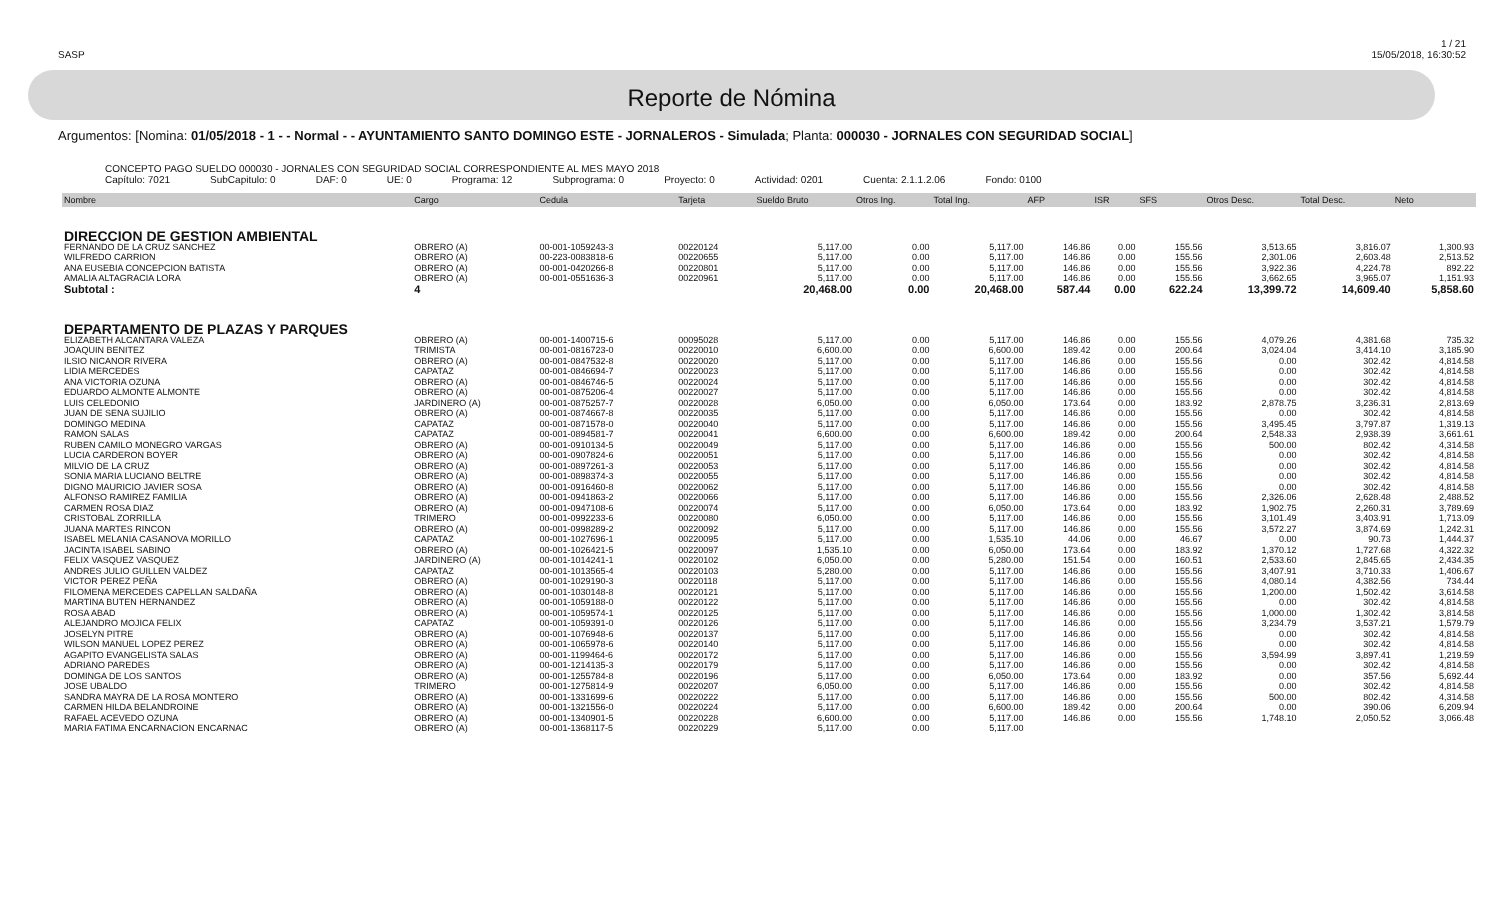SASP 1 / 21
15/05/2018, 16:30:52
Reporte de Nómina
Argumentos: [Nomina: 01/05/2018 - 1 - - Normal - - AYUNTAMIENTO SANTO DOMINGO ESTE - JORNALEROS - Simulada; Planta: 000030 - JORNALES CON SEGURIDAD SOCIAL]
CONCEPTO PAGO SUELDO 000030 - JORNALES CON SEGURIDAD SOCIAL CORRESPONDIENTE AL MES MAYO 2018
Capítulo: 7021 SubCapitulo: 0 DAF: 0 UE: 0 Programa: 12 Subprograma: 0 Proyecto: 0 Actividad: 0201 Cuenta: 2.1.1.2.06 Fondo: 0100
| Nombre | Cargo | Cedula | Tarjeta | Sueldo Bruto | Otros Ing. | Total Ing. | AFP | ISR | SFS | Otros Desc. | Total Desc. | Neto |
| --- | --- | --- | --- | --- | --- | --- | --- | --- | --- | --- | --- | --- |
| DIRECCION DE GESTION AMBIENTAL | | | | | | | | | | | | |
| FERNANDO DE LA CRUZ SANCHEZ | OBRERO (A) | 00-001-1059243-3 | 00220124 | 5,117.00 | 0.00 | 5,117.00 | 146.86 | 0.00 | 155.56 | 3,513.65 | 3,816.07 | 1,300.93 |
| WILFREDO CARRION | OBRERO (A) | 00-223-0083818-6 | 00220655 | 5,117.00 | 0.00 | 5,117.00 | 146.86 | 0.00 | 155.56 | 2,301.06 | 2,603.48 | 2,513.52 |
| ANA EUSEBIA CONCEPCION BATISTA | OBRERO (A) | 00-001-0420266-8 | 00220801 | 5,117.00 | 0.00 | 5,117.00 | 146.86 | 0.00 | 155.56 | 3,922.36 | 4,224.78 | 892.22 |
| AMALIA ALTAGRACIA LORA | OBRERO (A) | 00-001-0551636-3 | 00220961 | 5,117.00 | 0.00 | 5,117.00 | 146.86 | 0.00 | 155.56 | 3,662.65 | 3,965.07 | 1,151.93 |
| Subtotal : | 4 | | | 20,468.00 | 0.00 | 20,468.00 | 587.44 | 0.00 | 622.24 | 13,399.72 | 14,609.40 | 5,858.60 |
| DEPARTAMENTO DE PLAZAS Y PARQUES | | | | | | | | | | | | |
| ELIZABETH ALCANTARA VALEZA | OBRERO (A) | 00-001-1400715-6 | 00095028 | 5,117.00 | 0.00 | 5,117.00 | 146.86 | 0.00 | 155.56 | 4,079.26 | 4,381.68 | 735.32 |
| JOAQUIN BENITEZ | TRIMISTA | 00-001-0816723-0 | 00220010 | 6,600.00 | 0.00 | 6,600.00 | 189.42 | 0.00 | 200.64 | 3,024.04 | 3,414.10 | 3,185.90 |
| ILSIO NICANOR RIVERA | OBRERO (A) | 00-001-0847532-8 | 00220020 | 5,117.00 | 0.00 | 5,117.00 | 146.86 | 0.00 | 155.56 | 0.00 | 302.42 | 4,814.58 |
| LIDIA MERCEDES | CAPATAZ | 00-001-0846694-7 | 00220023 | 5,117.00 | 0.00 | 5,117.00 | 146.86 | 0.00 | 155.56 | 0.00 | 302.42 | 4,814.58 |
| ANA VICTORIA OZUNA | OBRERO (A) | 00-001-0846746-5 | 00220024 | 5,117.00 | 0.00 | 5,117.00 | 146.86 | 0.00 | 155.56 | 0.00 | 302.42 | 4,814.58 |
| EDUARDO ALMONTE ALMONTE | OBRERO (A) | 00-001-0875206-4 | 00220027 | 5,117.00 | 0.00 | 5,117.00 | 146.86 | 0.00 | 155.56 | 0.00 | 302.42 | 4,814.58 |
| LUIS CELEDONIO | JARDINERO (A) | 00-001-0875257-7 | 00220028 | 6,050.00 | 0.00 | 6,050.00 | 173.64 | 0.00 | 183.92 | 2,878.75 | 3,236.31 | 2,813.69 |
| JUAN DE SENA SUJILIO | OBRERO (A) | 00-001-0874667-8 | 00220035 | 5,117.00 | 0.00 | 5,117.00 | 146.86 | 0.00 | 155.56 | 0.00 | 302.42 | 4,814.58 |
| DOMINGO MEDINA | CAPATAZ | 00-001-0871578-0 | 00220040 | 5,117.00 | 0.00 | 5,117.00 | 146.86 | 0.00 | 155.56 | 3,495.45 | 3,797.87 | 1,319.13 |
| RAMON SALAS | CAPATAZ | 00-001-0894581-7 | 00220041 | 6,600.00 | 0.00 | 6,600.00 | 189.42 | 0.00 | 200.64 | 2,548.33 | 2,938.39 | 3,661.61 |
| RUBEN CAMILO MONEGRO VARGAS | OBRERO (A) | 00-001-0910134-5 | 00220049 | 5,117.00 | 0.00 | 5,117.00 | 146.86 | 0.00 | 155.56 | 500.00 | 802.42 | 4,314.58 |
| LUCIA CARDERON BOYER | OBRERO (A) | 00-001-0907824-6 | 00220051 | 5,117.00 | 0.00 | 5,117.00 | 146.86 | 0.00 | 155.56 | 0.00 | 302.42 | 4,814.58 |
| MILVIO DE LA CRUZ | OBRERO (A) | 00-001-0897261-3 | 00220053 | 5,117.00 | 0.00 | 5,117.00 | 146.86 | 0.00 | 155.56 | 0.00 | 302.42 | 4,814.58 |
| SONIA MARIA LUCIANO BELTRE | OBRERO (A) | 00-001-0898374-3 | 00220055 | 5,117.00 | 0.00 | 5,117.00 | 146.86 | 0.00 | 155.56 | 0.00 | 302.42 | 4,814.58 |
| DIGNO MAURICIO JAVIER SOSA | OBRERO (A) | 00-001-0916460-8 | 00220062 | 5,117.00 | 0.00 | 5,117.00 | 146.86 | 0.00 | 155.56 | 0.00 | 302.42 | 4,814.58 |
| ALFONSO RAMIREZ FAMILIA | OBRERO (A) | 00-001-0941863-2 | 00220066 | 5,117.00 | 0.00 | 5,117.00 | 146.86 | 0.00 | 155.56 | 2,326.06 | 2,628.48 | 2,488.52 |
| CARMEN ROSA DIAZ | OBRERO (A) | 00-001-0947108-6 | 00220074 | 5,117.00 | 0.00 | 6,050.00 | 173.64 | 0.00 | 183.92 | 1,902.75 | 2,260.31 | 3,789.69 |
| CRISTOBAL ZORRILLA | TRIMERO | 00-001-0992233-6 | 00220080 | 6,050.00 | 0.00 | 5,117.00 | 146.86 | 0.00 | 155.56 | 3,101.49 | 3,403.91 | 1,713.09 |
| JUANA MARTES RINCON | OBRERO (A) | 00-001-0998289-2 | 00220092 | 5,117.00 | 0.00 | 5,117.00 | 146.86 | 0.00 | 155.56 | 3,572.27 | 3,874.69 | 1,242.31 |
| ISABEL MELANIA CASANOVA MORILLO | CAPATAZ | 00-001-1027696-1 | 00220095 | 5,117.00 | 0.00 | 1,535.10 | 44.06 | 0.00 | 46.67 | 0.00 | 90.73 | 1,444.37 |
| JACINTA ISABEL SABINO | OBRERO (A) | 00-001-1026421-5 | 00220097 | 1,535.10 | 0.00 | 6,050.00 | 173.64 | 0.00 | 183.92 | 1,370.12 | 1,727.68 | 4,322.32 |
| FELIX VASQUEZ VASQUEZ | JARDINERO (A) | 00-001-1014241-1 | 00220102 | 6,050.00 | 0.00 | 5,280.00 | 151.54 | 0.00 | 160.51 | 2,533.60 | 2,845.65 | 2,434.35 |
| ANDRES JULIO GUILLEN VALDEZ | CAPATAZ | 00-001-1013565-4 | 00220103 | 5,280.00 | 0.00 | 5,117.00 | 146.86 | 0.00 | 155.56 | 3,407.91 | 3,710.33 | 1,406.67 |
| VICTOR PEREZ PEÑA | OBRERO (A) | 00-001-1029190-3 | 00220118 | 5,117.00 | 0.00 | 5,117.00 | 146.86 | 0.00 | 155.56 | 4,080.14 | 4,382.56 | 734.44 |
| FILOMENA MERCEDES CAPELLAN SALDAÑA | OBRERO (A) | 00-001-1030148-8 | 00220121 | 5,117.00 | 0.00 | 5,117.00 | 146.86 | 0.00 | 155.56 | 1,200.00 | 1,502.42 | 3,614.58 |
| MARTINA BUTEN HERNANDEZ | OBRERO (A) | 00-001-1059188-0 | 00220122 | 5,117.00 | 0.00 | 5,117.00 | 146.86 | 0.00 | 155.56 | 0.00 | 302.42 | 4,814.58 |
| ROSA ABAD | OBRERO (A) | 00-001-1059574-1 | 00220125 | 5,117.00 | 0.00 | 5,117.00 | 146.86 | 0.00 | 155.56 | 1,000.00 | 1,302.42 | 3,814.58 |
| ALEJANDRO MOJICA FELIX | CAPATAZ | 00-001-1059391-0 | 00220126 | 5,117.00 | 0.00 | 5,117.00 | 146.86 | 0.00 | 155.56 | 3,234.79 | 3,537.21 | 1,579.79 |
| JOSELYN PITRE | OBRERO (A) | 00-001-1076948-6 | 00220137 | 5,117.00 | 0.00 | 5,117.00 | 146.86 | 0.00 | 155.56 | 0.00 | 302.42 | 4,814.58 |
| WILSON MANUEL LOPEZ PEREZ | OBRERO (A) | 00-001-1065978-6 | 00220140 | 5,117.00 | 0.00 | 5,117.00 | 146.86 | 0.00 | 155.56 | 0.00 | 302.42 | 4,814.58 |
| AGAPITO EVANGELISTA SALAS | OBRERO (A) | 00-001-1199464-6 | 00220172 | 5,117.00 | 0.00 | 5,117.00 | 146.86 | 0.00 | 155.56 | 3,594.99 | 3,897.41 | 1,219.59 |
| ADRIANO PAREDES | OBRERO (A) | 00-001-1214135-3 | 00220179 | 5,117.00 | 0.00 | 5,117.00 | 146.86 | 0.00 | 155.56 | 0.00 | 302.42 | 4,814.58 |
| DOMINGA DE LOS SANTOS | OBRERO (A) | 00-001-1255784-8 | 00220196 | 5,117.00 | 0.00 | 6,050.00 | 173.64 | 0.00 | 183.92 | 0.00 | 357.56 | 5,692.44 |
| JOSE UBALDO | TRIMERO | 00-001-1275814-9 | 00220207 | 6,050.00 | 0.00 | 5,117.00 | 146.86 | 0.00 | 155.56 | 0.00 | 302.42 | 4,814.58 |
| SANDRA MAYRA DE LA ROSA MONTERO | OBRERO (A) | 00-001-1331699-6 | 00220222 | 5,117.00 | 0.00 | 5,117.00 | 146.86 | 0.00 | 155.56 | 500.00 | 802.42 | 4,314.58 |
| CARMEN HILDA BELANDROINE | OBRERO (A) | 00-001-1321556-0 | 00220224 | 5,117.00 | 0.00 | 6,600.00 | 189.42 | 0.00 | 200.64 | 0.00 | 390.06 | 6,209.94 |
| RAFAEL ACEVEDO OZUNA | OBRERO (A) | 00-001-1340901-5 | 00220228 | 6,600.00 | 0.00 | 5,117.00 | 146.86 | 0.00 | 155.56 | 1,748.10 | 2,050.52 | 3,066.48 |
| MARIA FATIMA ENCARNACION ENCARNAC | OBRERO (A) | 00-001-1368117-5 | 00220229 | 5,117.00 | 0.00 | 5,117.00 | | | | | | |